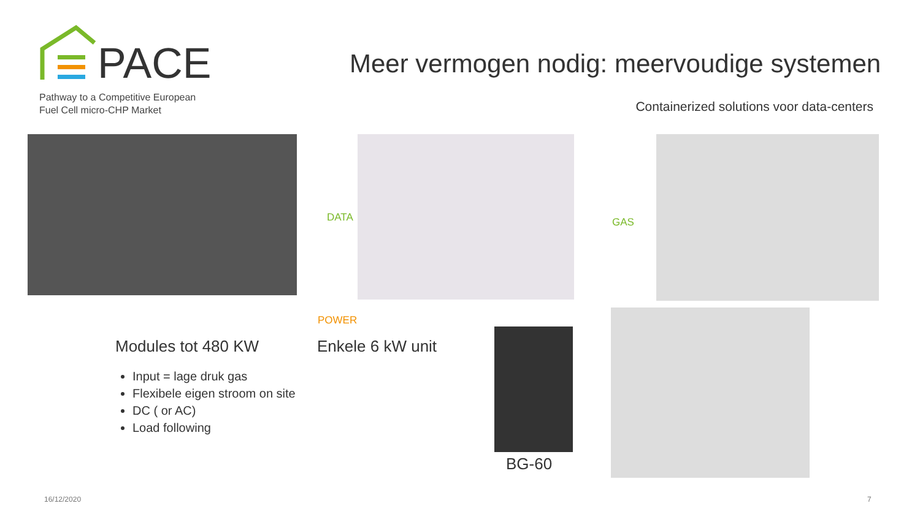PACE
Pathway to a Competitive European
Fuel Cell micro-CHP Market
Meer vermogen nodig: meervoudige systemen
Containerized solutions voor data-centers
DATA GAS
POWER
Modules tot 480 KW Enkele 6 kW unit
BG-60
Input = lage druk gas
Flexibele eigen stroom on site
DC ( or AC)
Load following
16/12/2020 7